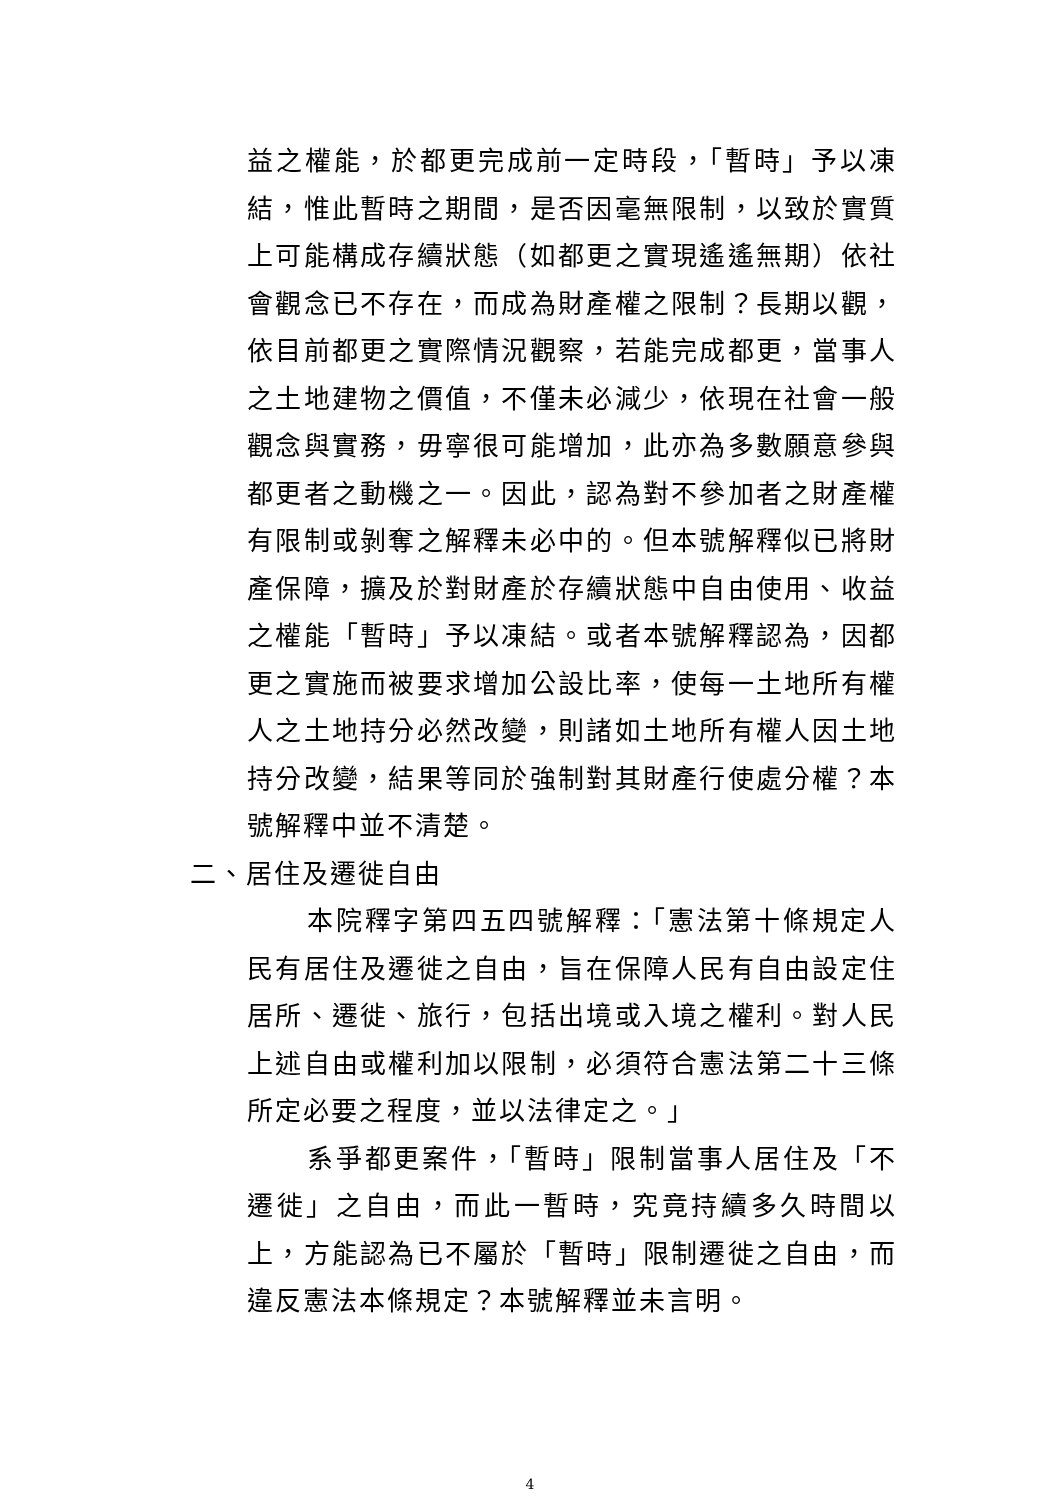益之權能，於都更完成前一定時段，「暫時」予以凍結，惟此暫時之期間，是否因毫無限制，以致於實質上可能構成存續狀態（如都更之實現遙遙無期）依社會觀念已不存在，而成為財產權之限制？長期以觀，依目前都更之實際情況觀察，若能完成都更，當事人之土地建物之價值，不僅未必減少，依現在社會一般觀念與實務，毋寧很可能增加，此亦為多數願意參與都更者之動機之一。因此，認為對不參加者之財產權有限制或剝奪之解釋未必中的。但本號解釋似已將財產保障，擴及於對財產於存續狀態中自由使用、收益之權能「暫時」予以凍結。或者本號解釋認為，因都更之實施而被要求增加公設比率，使每一土地所有權人之土地持分必然改變，則諸如土地所有權人因土地持分改變，結果等同於強制對其財產行使處分權？本號解釋中並不清楚。
二、居住及遷徙自由
本院釋字第四五四號解釋：「憲法第十條規定人民有居住及遷徙之自由，旨在保障人民有自由設定住居所、遷徙、旅行，包括出境或入境之權利。對人民上述自由或權利加以限制，必須符合憲法第二十三條所定必要之程度，並以法律定之。」
系爭都更案件，「暫時」限制當事人居住及「不遷徙」之自由，而此一暫時，究竟持續多久時間以上，方能認為已不屬於「暫時」限制遷徙之自由，而違反憲法本條規定？本號解釋並未言明。
4